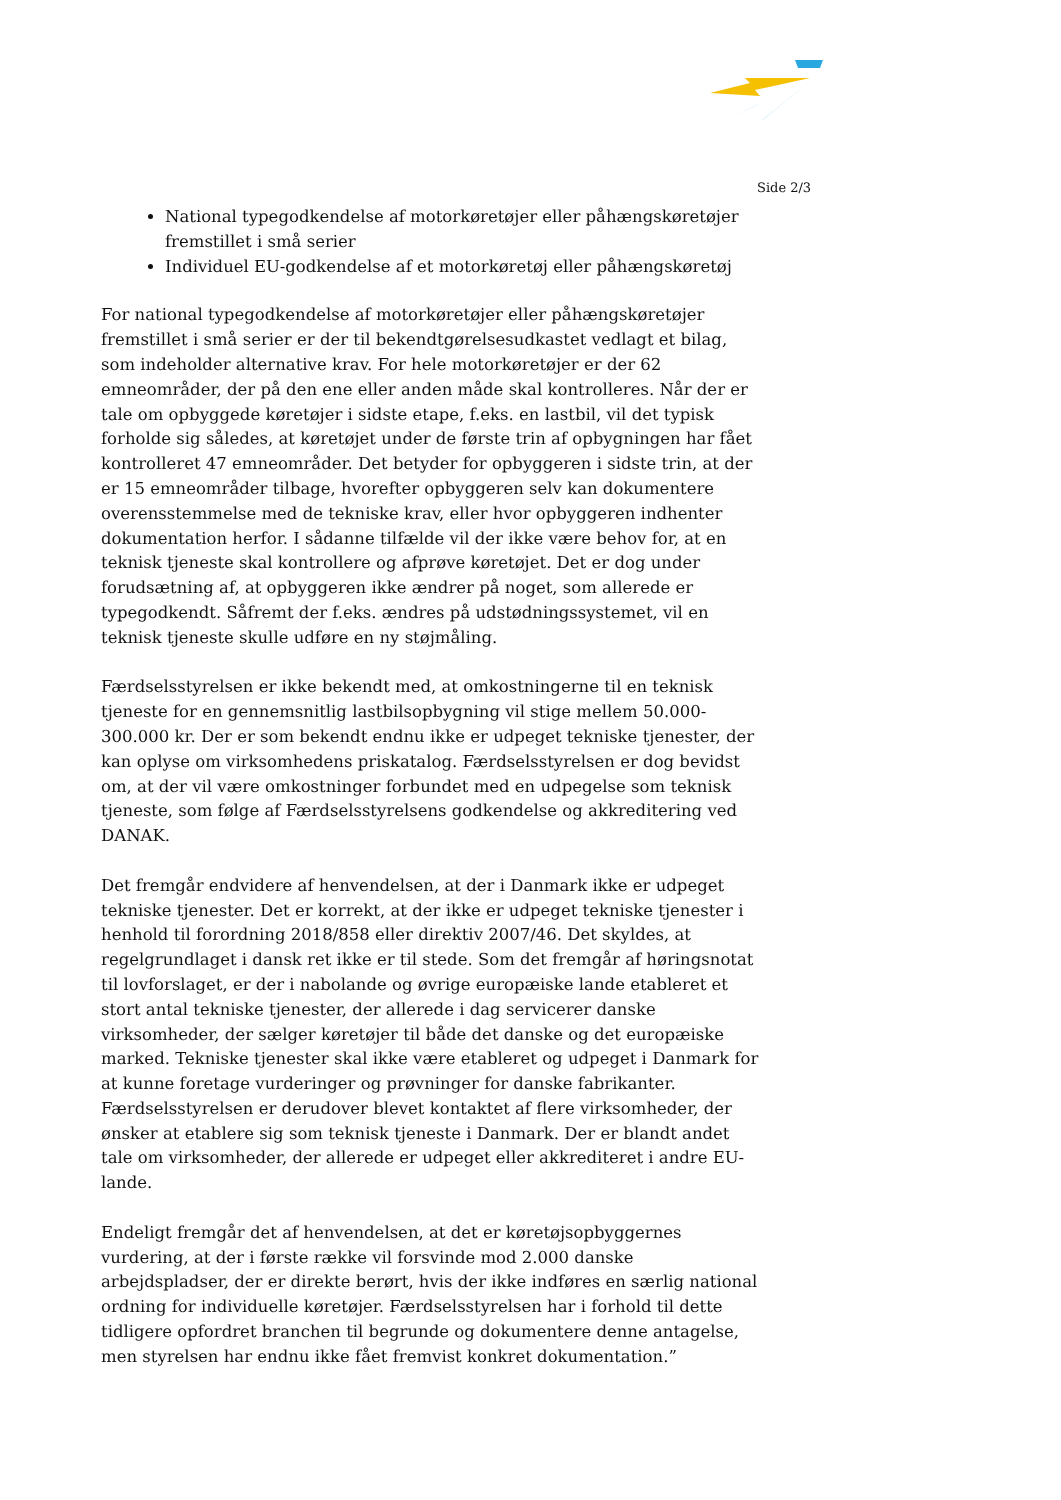Side 2/3
National typegodkendelse af motorkøretøjer eller påhængskøretøjer fremstillet i små serier
Individuel EU-godkendelse af et motorkøretøj eller påhængskøretøj
For national typegodkendelse af motorkøretøjer eller påhængskøretøjer fremstillet i små serier er der til bekendtgørelsesudkastet vedlagt et bilag, som indeholder alternative krav. For hele motorkøretøjer er der 62 emneområder, der på den ene eller anden måde skal kontrolleres. Når der er tale om opbyggede køretøjer i sidste etape, f.eks. en lastbil, vil det typisk forholde sig således, at køretøjet under de første trin af opbygningen har fået kontrolleret 47 emneområder. Det betyder for opbyggeren i sidste trin, at der er 15 emneområder tilbage, hvorefter opbyggeren selv kan dokumentere overensstemmelse med de tekniske krav, eller hvor opbyggeren indhenter dokumentation herfor. I sådanne tilfælde vil der ikke være behov for, at en teknisk tjeneste skal kontrollere og afprøve køretøjet. Det er dog under forudsætning af, at opbyggeren ikke ændrer på noget, som allerede er typegodkendt. Såfremt der f.eks. ændres på udstødningssystemet, vil en teknisk tjeneste skulle udføre en ny støjmåling.
Færdselsstyrelsen er ikke bekendt med, at omkostningerne til en teknisk tjeneste for en gennemsnitlig lastbilsopbygning vil stige mellem 50.000-300.000 kr. Der er som bekendt endnu ikke er udpeget tekniske tjenester, der kan oplyse om virksomhedens priskatalog. Færdselsstyrelsen er dog bevidst om, at der vil være omkostninger forbundet med en udpegelse som teknisk tjeneste, som følge af Færdselsstyrelsens godkendelse og akkreditering ved DANAK.
Det fremgår endvidere af henvendelsen, at der i Danmark ikke er udpeget tekniske tjenester. Det er korrekt, at der ikke er udpeget tekniske tjenester i henhold til forordning 2018/858 eller direktiv 2007/46. Det skyldes, at regelgrundlaget i dansk ret ikke er til stede. Som det fremgår af høringsnotat til lovforslaget, er der i nabolande og øvrige europæiske lande etableret et stort antal tekniske tjenester, der allerede i dag servicerer danske virksomheder, der sælger køretøjer til både det danske og det europæiske marked. Tekniske tjenester skal ikke være etableret og udpeget i Danmark for at kunne foretage vurderinger og prøvninger for danske fabrikanter. Færdselsstyrelsen er derudover blevet kontaktet af flere virksomheder, der ønsker at etablere sig som teknisk tjeneste i Danmark. Der er blandt andet tale om virksomheder, der allerede er udpeget eller akkrediteret i andre EU-lande.
Endeligt fremgår det af henvendelsen, at det er køretøjsopbyggernes vurdering, at der i første række vil forsvinde mod 2.000 danske arbejdspladser, der er direkte berørt, hvis der ikke indføres en særlig national ordning for individuelle køretøjer. Færdselsstyrelsen har i forhold til dette tidligere opfordret branchen til begrunde og dokumentere denne antagelse, men styrelsen har endnu ikke fået fremvist konkret dokumentation.”